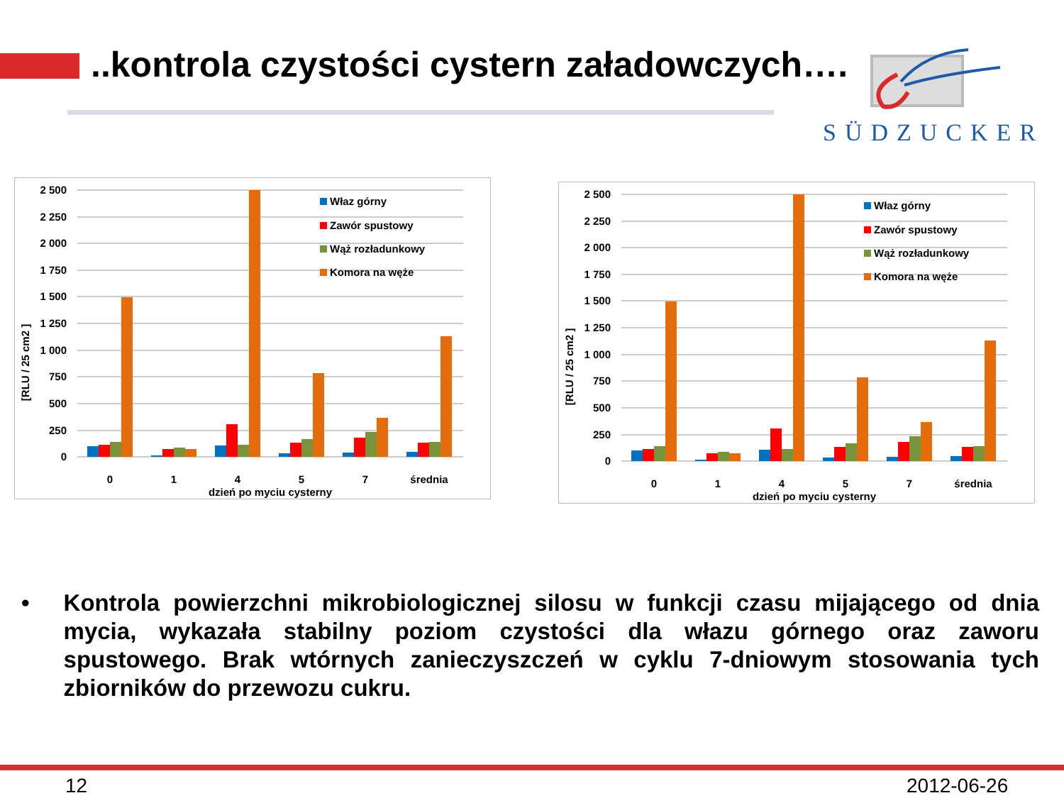..kontrola czystości cystern załadowczych….
SÜDZUCKER
2 500
2 250
2 000
1 750
1 500
1 250
1 000
750
500
250
0
[RLU / 25 cm2 ]
0
1
4
5
7
średnia
dzień po myciu cysterny
Właz górny
Zawór spustowy
Wąż rozładunkowy
Komora na węże
2 500
2 250
2 000
1 750
1 500
1 250
1 000
750
500
250
0
[RLU / 25 cm2 ]
0
1
4
5
7
średnia
dzień po myciu cysterny
Właz górny
Zawór spustowy
Wąż rozładunkowy
Komora na węże
• Kontrola powierzchni mikrobiologicznej silosu w funkcji czasu mijającego od dnia mycia, wykazała stabilny poziom czystości dla włazu górnego oraz zaworu spustowego. Brak wtórnych zanieczyszczeń w cyklu 7-dniowym stosowania tych zbiorników do przewozu cukru.
12 2012-06-26